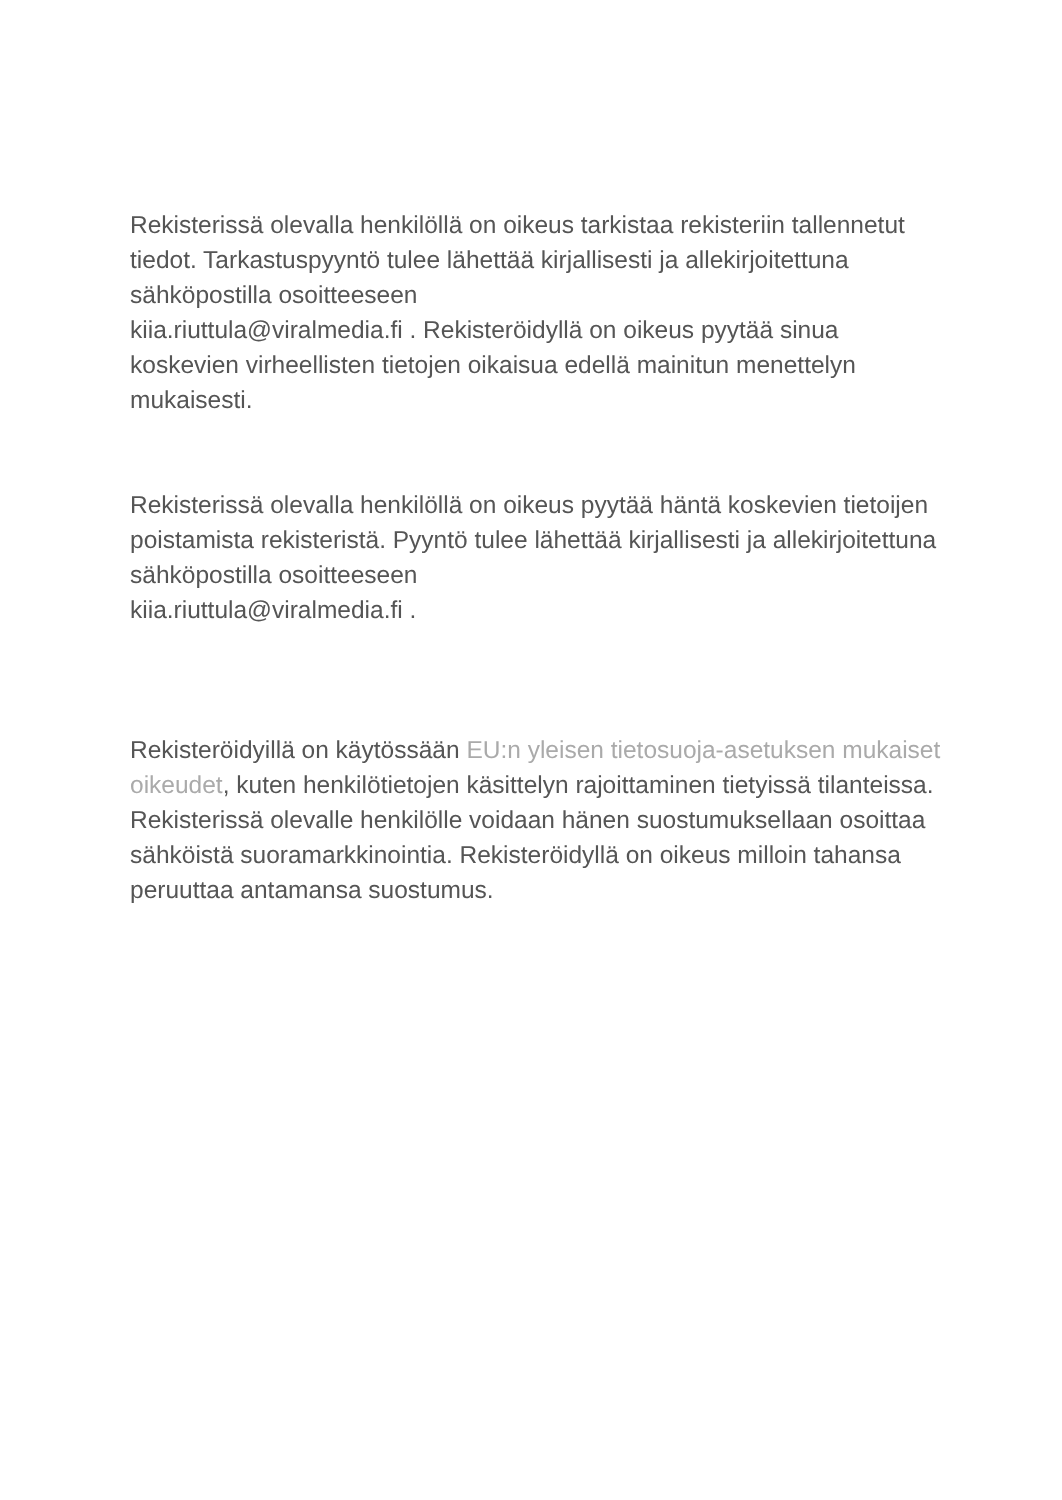Rekisterissä olevalla henkilöllä on oikeus tarkistaa rekisteriin tallennetut tiedot. Tarkastuspyyntö tulee lähettää kirjallisesti ja allekirjoitettuna sähköpostilla osoitteeseen
kiia.riuttula@viralmedia.fi . Rekisteröidyllä on oikeus pyytää sinua koskevien virheellisten tietojen oikaisua edellä mainitun menettelyn mukaisesti.
Rekisterissä olevalla henkilöllä on oikeus pyytää häntä koskevien tietoijen poistamista rekisteristä. Pyyntö tulee lähettää kirjallisesti ja allekirjoitettuna sähköpostilla osoitteeseen
kiia.riuttula@viralmedia.fi .
Rekisteröidyillä on käytössään EU:n yleisen tietosuoja-asetuksen mukaiset oikeudet, kuten henkilötietojen käsittelyn rajoittaminen tietyissä tilanteissa.
Rekisterissä olevalle henkilölle voidaan hänen suostumuksellaan osoittaa sähköistä suoramarkkinointia. Rekisteröidyllä on oikeus milloin tahansa peruuttaa antamansa suostumus.